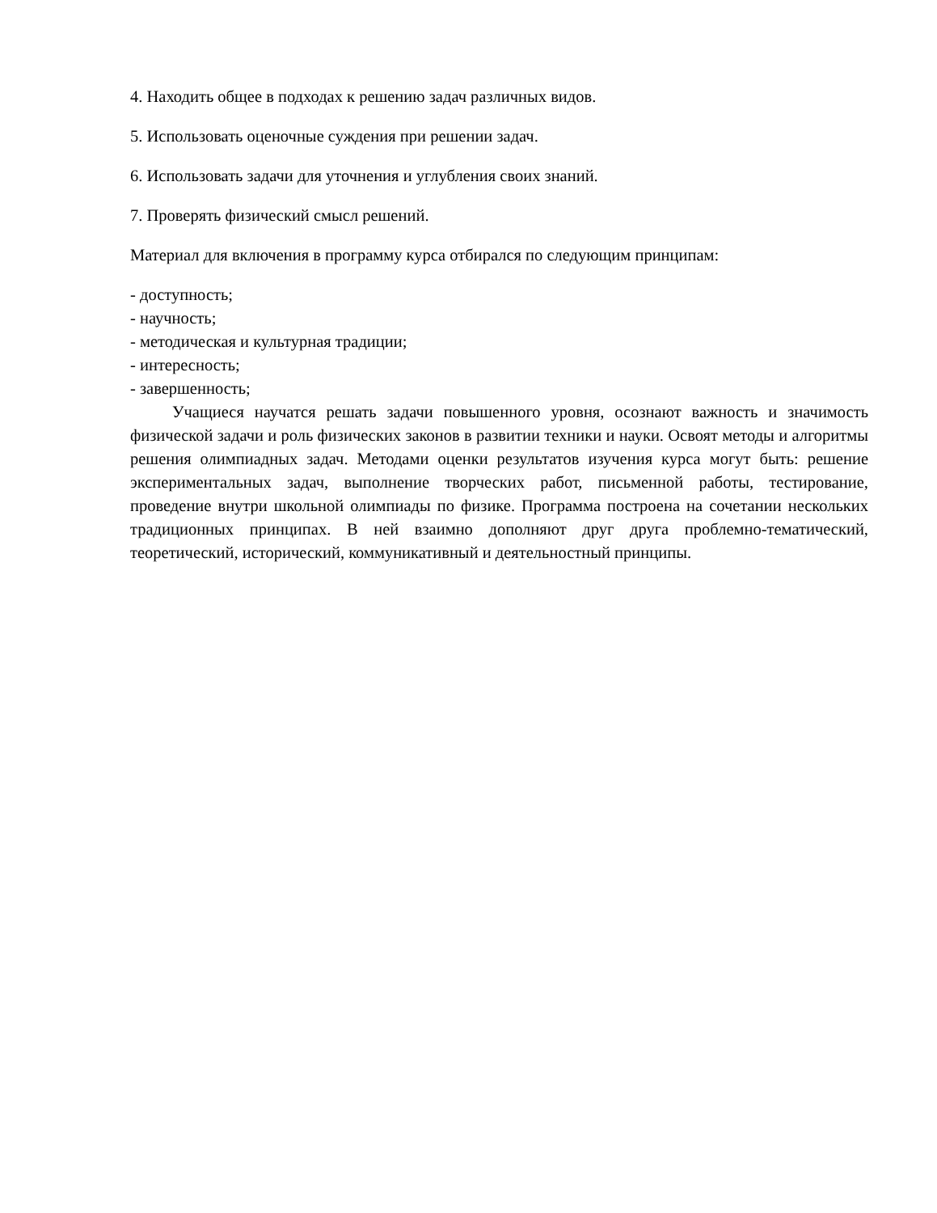4. Находить общее в подходах к решению задач различных видов.
5. Использовать оценочные суждения при решении задач.
6. Использовать задачи для уточнения и углубления своих знаний.
7. Проверять физический смысл решений.
Материал для включения в программу курса отбирался по следующим принципам:
- доступность;
- научность;
- методическая и культурная традиции;
- интересность;
- завершенность;
Учащиеся научатся решать задачи повышенного уровня, осознают важность и значимость физической задачи и роль физических законов в развитии техники и науки. Освоят методы и алгоритмы решения олимпиадных задач. Методами оценки результатов изучения курса могут быть: решение экспериментальных задач, выполнение творческих работ, письменной работы, тестирование, проведение внутри школьной олимпиады по физике. Программа построена на сочетании нескольких традиционных принципах. В ней взаимно дополняют друг друга проблемно-тематический, теоретический, исторический, коммуникативный и деятельностный принципы.